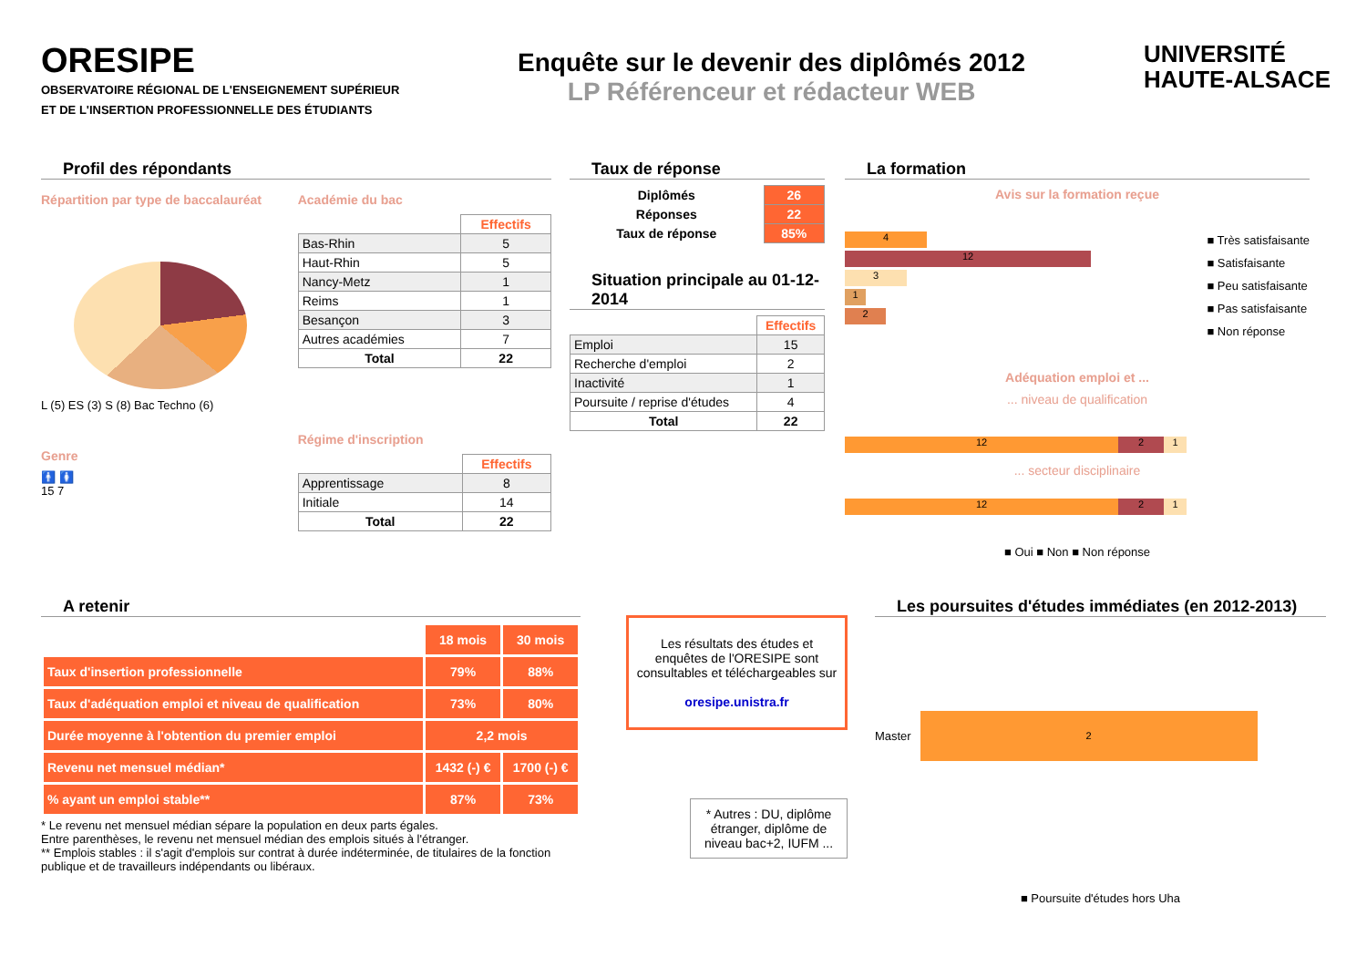ORESIPE
OBSERVATOIRE RÉGIONAL DE L'ENSEIGNEMENT SUPÉRIEUR
ET DE L'INSERTION PROFESSIONNELLE DES ÉTUDIANTS
Enquête sur le devenir des diplômés 2012
LP Référenceur et rédacteur WEB
UNIVERSITÉ
HAUTE-ALSACE
Profil des répondants
Répartition par type de baccalauréat
L (5) ES (3) S (8) Bac Techno (6)
Genre
🚹 🚺
15 7
Académie du bac
| | Effectifs |
| Bas-Rhin | 5 |
| Haut-Rhin | 5 |
| Nancy-Metz | 1 |
| Reims | 1 |
| Besançon | 3 |
| Autres académies | 7 |
| Total | 22 |
Régime d'inscription
| | Effectifs |
| Apprentissage | 8 |
| Initiale | 14 |
| Total | 22 |
Taux de réponse
| Diplômés | 26 |
| Réponses | 22 |
| Taux de réponse | 85% |
Situation principale au 01-12-2014
| | Effectifs |
| Emploi | 15 |
| Recherche d'emploi | 2 |
| Inactivité | 1 |
| Poursuite / reprise d'études | 4 |
| Total | 22 |
La formation
Avis sur la formation reçue
4
12
3
1
2
■ Très satisfaisante
■ Satisfaisante
■ Peu satisfaisante
■ Pas satisfaisante
■ Non réponse
Adéquation emploi et ...
... niveau de qualification
12 2 1
... secteur disciplinaire
12 2 1
■ Oui ■ Non ■ Non réponse
A retenir
| | 18 mois | 30 mois |
| Taux d'insertion professionnelle | 79% | 88% |
| Taux d'adéquation emploi et niveau de qualification | 73% | 80% |
| Durée moyenne à l'obtention du premier emploi | 2,2 mois | |
| Revenu net mensuel médian* | 1432 (-) € | 1700 (-) € |
| % ayant un emploi stable** | 87% | 73% |
* Le revenu net mensuel médian sépare la population en deux parts égales.
Entre parenthèses, le revenu net mensuel médian des emplois situés à l'étranger.
** Emplois stables : il s'agit d'emplois sur contrat à durée indéterminée, de titulaires de la fonction publique et de travailleurs indépendants ou libéraux.
Les résultats des études et enquêtes de l'ORESIPE sont consultables et téléchargeables sur
oresipe.unistra.fr
* Autres : DU, diplôme étranger, diplôme de niveau bac+2, IUFM ...
Les poursuites d'études immédiates (en 2012-2013)
Master
2
■ Poursuite d'études hors Uha